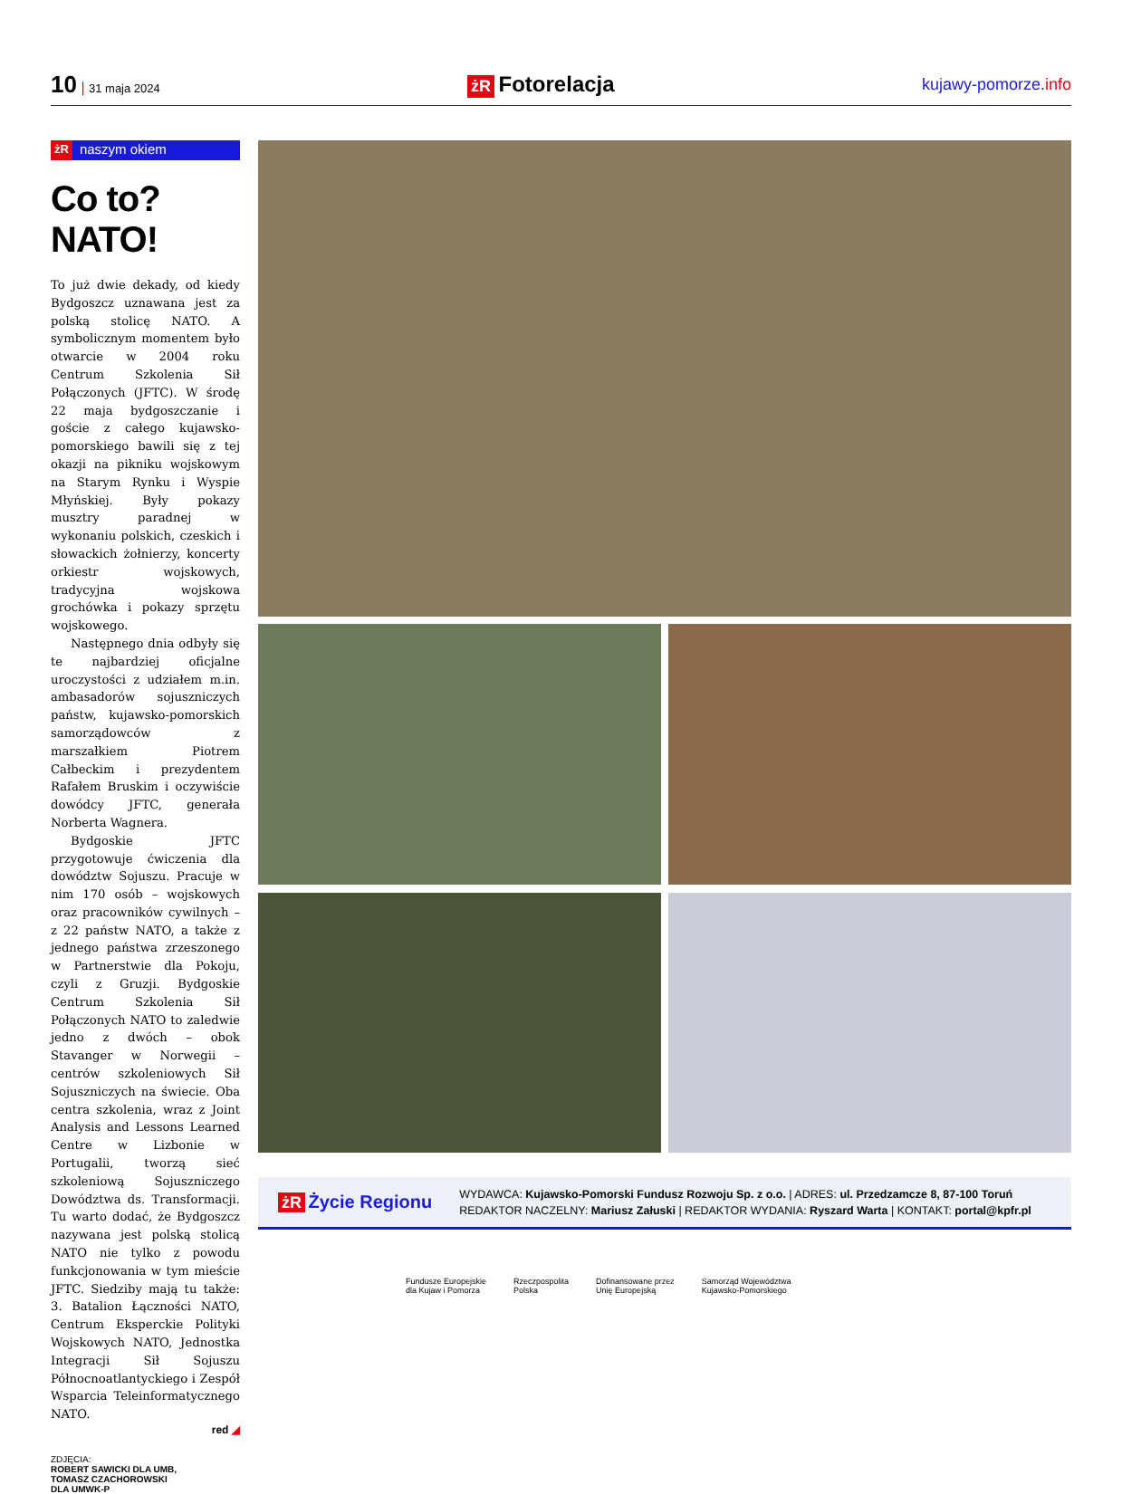10 | 31 maja 2024
żR Fotorelacja
kujawy-pomorze.info
żR naszym okiem
Co to? NATO!
To już dwie dekady, od kiedy Bydgoszcz uznawana jest za polską stolicę NATO. A symbolicznym momentem było otwarcie w 2004 roku Centrum Szkolenia Sił Połączonych (JFTC). W środę 22 maja bydgoszczanie i goście z całego kujawsko-pomorskiego bawili się z tej okazji na pikniku wojskowym na Starym Rynku i Wyspie Młyńskiej. Były pokazy musztry paradnej w wykonaniu polskich, czeskich i słowackich żołnierzy, koncerty orkiestr wojskowych, tradycyjna wojskowa grochówka i pokazy sprzętu wojskowego.
Następnego dnia odbyły się te najbardziej oficjalne uroczystości z udziałem m.in. ambasadorów sojuszniczych państw, kujawsko-pomorskich samorządowców z marszałkiem Piotrem Całbeckim i prezydentem Rafałem Bruskim i oczywiście dowódcy JFTC, generała Norberta Wagnera.
Bydgoskie JFTC przygotowuje ćwiczenia dla dowództw Sojuszu. Pracuje w nim 170 osób – wojskowych oraz pracowników cywilnych – z 22 państw NATO, a także z jednego państwa zrzeszonego w Partnerstwie dla Pokoju, czyli z Gruzji. Bydgoskie Centrum Szkolenia Sił Połączonych NATO to zaledwie jedno z dwóch – obok Stavanger w Norwegii – centrów szkoleniowych Sił Sojuszniczych na świecie. Oba centra szkolenia, wraz z Joint Analysis and Lessons Learned Centre w Lizbonie w Portugalii, tworzą sieć szkoleniową Sojuszniczego Dowództwa ds. Transformacji. Tu warto dodać, że Bydgoszcz nazywana jest polską stolicą NATO nie tylko z powodu funkcjonowania w tym mieście JFTC. Siedziby mają tu także: 3. Batalion Łączności NATO, Centrum Eksperckie Polityki Wojskowych NATO, Jednostka Integracji Sił Sojuszu Północnoatlantyckiego i Zespół Wsparcia Teleinformatycznego NATO.
red ◢
ZDJĘCIA:
ROBERT SAWICKI DLA UMB,
TOMASZ CZACHOROWSKI
DLA UMWK-P
żR Życie Regionu
WYDAWCA: Kujawsko-Pomorski Fundusz Rozwoju Sp. z o.o. | ADRES: ul. Przedzamcze 8, 87-100 Toruń
REDAKTOR NACZELNY: Mariusz Załuski | REDAKTOR WYDANIA: Ryszard Warta | KONTAKT: portal@kpfr.pl
Fundusze Europejskie
dla Kujaw i Pomorza
Rzeczpospolita
Polska
Dofinansowane przez
Unię Europejską
Samorząd Województwa
Kujawsko-Pomorskiego